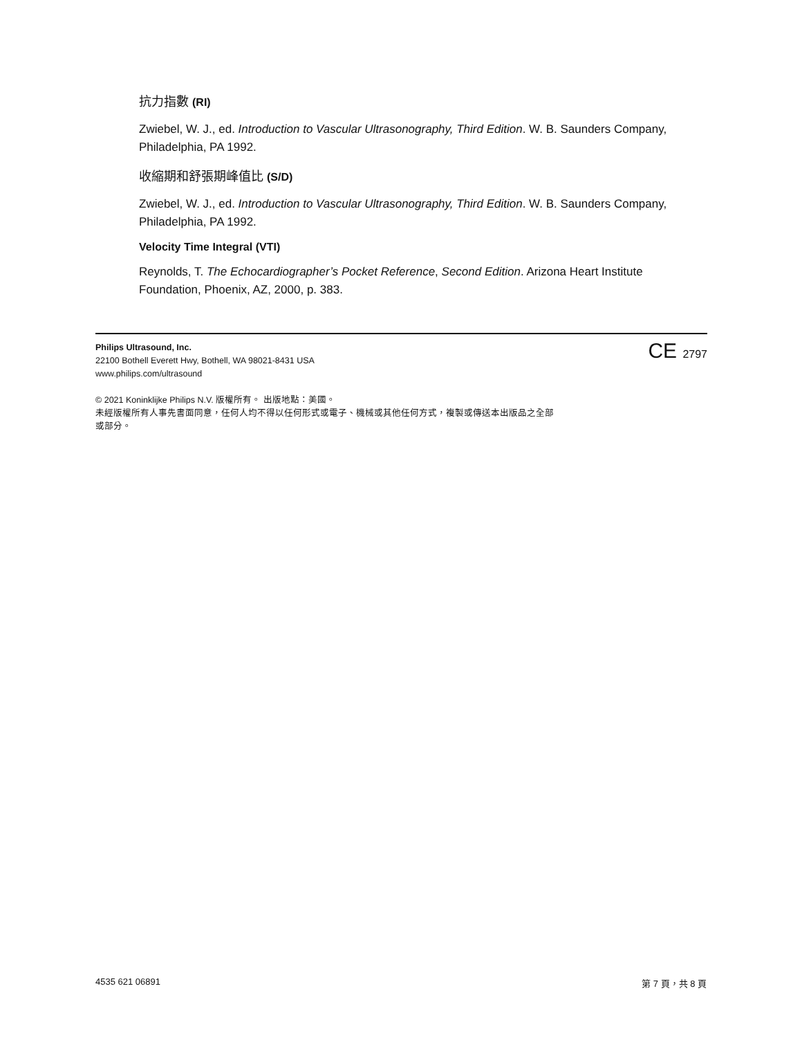抗力指數 (RI)
Zwiebel, W. J., ed. Introduction to Vascular Ultrasonography, Third Edition. W. B. Saunders Company, Philadelphia, PA 1992.
收縮期和舒張期峰值比 (S/D)
Zwiebel, W. J., ed. Introduction to Vascular Ultrasonography, Third Edition. W. B. Saunders Company, Philadelphia, PA 1992.
Velocity Time Integral (VTI)
Reynolds, T. The Echocardiographer’s Pocket Reference, Second Edition. Arizona Heart Institute Foundation, Phoenix, AZ, 2000, p. 383.
CE 2797
Philips Ultrasound, Inc.
22100 Bothell Everett Hwy, Bothell, WA 98021-8431 USA
www.philips.com/ultrasound
© 2021 Koninklijke Philips N.V. 版權所有。 出版地點：美國。
未經版權所有人事先書面同意，任何人均不得以任何形式或電子、機械或其他任何方式，複製或傳送本出版品之全部
或部分。
4535 621 06891 第 7 頁，共 8 頁